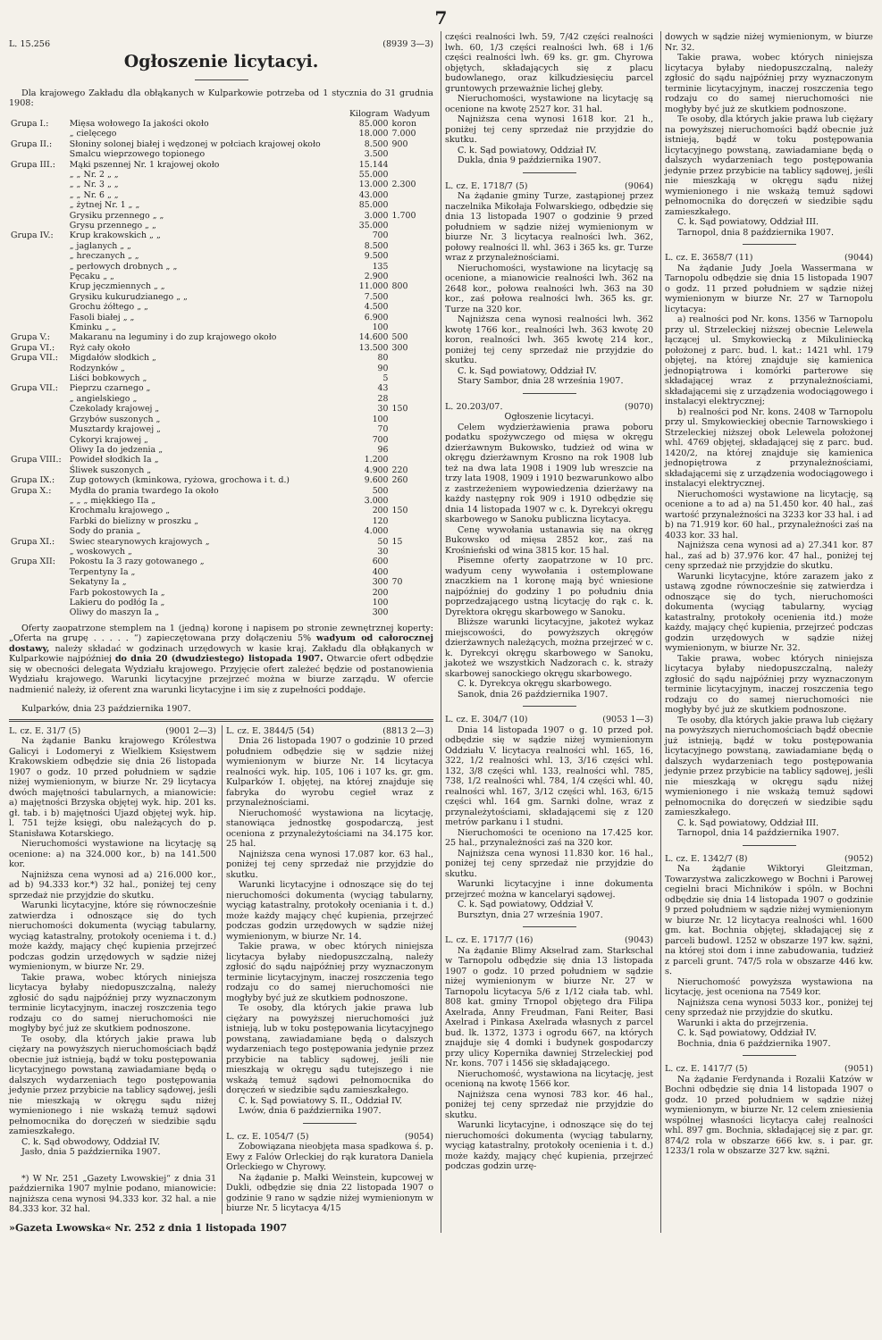7
L. 15.256 (8939 3—3)
Ogłoszenie licytacyi.
Dla krajowego Zakładu dla obłąkanych w Kulparkowie potrzeba od 1 stycznia do 31 grudnia 1908:
| | | Kilogram | Wadyum |
| --- | --- | --- | --- |
| Grupa I.: | Mięsa wołowego Ia jakości około | 85.000 | koron |
| | „ cielęcego | 18.000 | 7.000 |
| Grupa II.: | Słoniny solonej białej i wędzonej w połciach krajowej około | 8.500 | 900 |
| | Smalcu wieprzowego topionego | 3.500 | |
| Grupa III.: | Mąki pszennej Nr. 1 krajowej około | 15.144 | |
| | „ „ Nr. 2 „ „ | 55.000 | |
| | „ „ Nr. 3 „ „ | 13.000 | 2.300 |
| | „ „ Nr. 6 „ „ | 43.000 | |
| | „ żytnej Nr. 1 „ „ | 85.000 | |
| | Grysiku przennego „ „ | 3.000 | 1.700 |
| | Grysu przennego „ „ | 35.000 | |
| Grupa IV.: | Krup krakowskich „ „ | 700 | |
| | „ jaglanych „ „ | 8.500 | |
| | „ hreczanych „ „ | 9.500 | |
| | „ perłowych drobnych „ „ | 135 | |
| | Pęcaku „ „ | 2.900 | |
| | Krup jęczmiennych „ „ | 11.000 | 800 |
| | Grysiku kukurudzianego „ „ | 7.500 | |
| | Grochu żółtego „ „ | 4.500 | |
| | Fasoli białej „ „ | 6.900 | |
| | Kminku „ „ | 100 | |
| Grupa V.: | Makaranu na leguminy i do zup krajowego około | 14.600 | 500 |
| Grupa VI.: | Ryż cały około | 13.500 | 300 |
| Grupa VII.: | Migdałów słodkich „ | 80 | |
| | Rodzynków „ | 90 | |
| | Liści bobkowych „ | 5 | |
| Grupa VII.: | Pieprzu czarnego „ | 43 | |
| | „ angielskiego „ | 28 | |
| | Czekolady krajowej „ | 30 | 150 |
| | Grzybów suszonych „ | 100 | |
| | Musztardy krajowej „ | 70 | |
| | Cykoryi krajowej „ | 700 | |
| | Oliwy Ia do jedzenia „ | 96 | |
| Grupa VIII.: | Powideł słodkich Ia „ | 1.200 | |
| | Śliwek suszonych „ | 4.900 | 220 |
| Grupa IX.: | Zup gotowych (kminkowa, ryżowa, grochowa i t. d.) | 9.600 | 260 |
| Grupa X.: | Mydła do prania twardego Ia około | 500 | |
| | „ „ „ miękkiego IIa „ | 3.000 | |
| | Krochmalu krajowego „ | 200 | 150 |
| | Farbki do bielizny w proszku „ | 120 | |
| | Sody do prania „ | 4.000 | |
| Grupa XI.: | Swiec stearynowych krajowych „ | 50 | 15 |
| | „ woskowych „ | 30 | |
| Grupa XII: | Pokostu Ia 3 razy gotowanego „ | 600 | |
| | Terpentyny Ia „ | 400 | |
| | Sekatyny Ia „ | 300 | 70 |
| | Farb pokostowych Ia „ | 200 | |
| | Lakieru do podłóg Ia „ | 100 | |
| | Oliwy do maszyn Ia „ | 300 | |
Oferty zaopatrzone stemplem na 1 (jedną) koronę i napisem po stronie zewnętrznej koperty: „Oferta na grupę . . . . . “) zapieczętowana przy dołączeniu 5% wadyum od całorocznej dostawy, należy składać w godzinach urzędowych w kasie kraj. Zakładu dla obłąkanych w Kulparkowie najpóźniej do dnia 20 (dwudziestego) listopada 1907. Otwarcie ofert odbędzie się w obecności delegata Wydziału krajowego. Przyjęcie ofert zależeć będzie od postanowienia Wydziału krajowego. Warunki licytacyjne przejrzeć można w biurze zarządu. W ofercie nadmienić należy, iż oferent zna warunki licytacyjne i im się z zupełności poddaje.
Kulparków, dnia 23 października 1907.
L. cz. E. 31/7 (5) (9001 2—3)
Na żądanie Banku krajowego Królestwa Galicyi i Lodomeryi z Wielkiem Księstwem Krakowskiem odbędzie się dnia 26 listopada 1907 o godz. 10 przed południem w sądzie niżej wymienionym, w biurze Nr. 29 licytacya dwóch majętności tabularnych, a mianowicie: a) majętności Brzyska objętej wyk. hip. 201 ks. gł. tab. i b) majętności Ujazd objętej wyk. hip. l. 751 tejże księgi, obu należących do p. Stanisława Kotarskiego.
Nieruchomości wystawione na licytację są ocenione: a) na 324.000 kor., b) na 141.500 kor.
Najniższa cena wynosi ad a) 216.000 kor., ad b) 94.333 kor.*) 32 hal., poniżej tej ceny sprzedaż nie przyjdzie do skutku.
Warunki licytacyjne, które się równocześnie zatwierdza i odnoszące się do tych nieruchomości dokumenta (wyciąg tabularny, wyciąg katastralny, protokoły oceniema i t. d.) może każdy, mający chęć kupienia przejrzeć podczas godzin urzędowych w sądzie niżej wymienionym, w biurze Nr. 29.
Takie prawa, wobec których niniejsza licytacya byłaby niedopuszczalną, należy zgłosić do sądu najpóźniej przy wyznaczonym terminie licytacyjnym, inaczej roszczenia tego rodzaju co do samej nieruchomości nie mogłyby być już ze skutkiem podnoszone.
Te osoby, dla których jakie prawa lub ciężary na powyższych nieruchomościach bądź obecnie już istnieją, bądź w toku postępowania licytacyjnego powstaną zawiadamiane będą o dalszych wydarzeniach tego postępowania jedynie przez przybicie na tablicy sądowej, jeśli nie mieszkają w okręgu sądu niżej wymienionego i nie wskażą temuż sądowi pełnomocnika do doręczeń w siedzibie sądu zamieszkałego.
C. k. Sąd obwodowy, Oddział IV.
Jasło, dnia 5 października 1907.
*) W Nr. 251 „Gazety Lwowskiej“ z dnia 31 października 1907 mylnie podano, mianowicie: najniższa cena wynosi 94.333 kor. 32 hal. a nie 84.333 kor. 32 hal.
L. cz. E. 3844/5 (54) (8813 2—3)
Dnia 26 listopada 1907 o godzinie 10 przed południem odbędzie się w sądzie niżej wymienionym w biurze Nr. 14 licytacya realności wyk. hip. 105, 106 i 107 ks. gr. gm. Kulparków I. objętej, na której znajduje się fabryka do wyrobu cegieł wraz z przynależnościami.
Nieruchomość wystawiona na licytację, stanowiąca jednostkę gospodarczą, jest oceniona z przynależytościami na 34.175 kor. 25 hal.
Najniższa cena wynosi 17.087 kor. 63 hal., poniżej tej ceny sprzedaż nie przyjdzie do skutku.
Warunki licytacyjne i odnoszące się do tej nieruchomości dokumenta (wyciąg tabularny, wyciąg katastralny, protokoły oceniania i t. d.) może każdy mający chęć kupienia, przejrzeć podczas godzin urzędowych w sądzie niżej wymienionym, w biurze Nr. 14.
Takie prawa, w obec których niniejsza licytacya byłaby niedopuszczalną, należy zgłosić do sądu najpóźniej przy wyznaczonym terminie licytacyjnym, inaczej roszczenia tego rodzaju co do samej nieruchomości nie mogłyby być już ze skutkiem podnoszone.
Te osoby, dla których jakie prawa lub ciężary na powyższej nieruchomości już istnieją, lub w toku postępowania licytacyjnego powstaną, zawiadamiane będą o dalszych wydarzeniach tego postępowania jedynie przez przybicie na tablicy sądowej, jeśli nie mieszkają w okręgu sądu tutejszego i nie wskażą temuż sądowi pełnomocnika do doręczeń w siedzibie sądu zamieszkałego.
C. k. Sąd powiatowy S. II., Oddział IV.
Lwów, dnia 6 października 1907.
L. cz. E. 1054/7 (5) (9054)
Zobowiązana nieobjęta masa spadkowa ś. p. Ewy z Falów Orleckiej do rąk kuratora Daniela Orleckiego w Chyrowy.
Na żądanie p. Małki Weinstein, kupcowej w Dukli, odbędzie się dnia 22 listopada 1907 o godzinie 9 rano w sądzie niżej wymienionym w biurze Nr. 5 licytacya 4/15
»Gazeta Lwowska« Nr. 252 z dnia 1 listopada 1907
części realności lwh. 59, 7/42 części realności lwh. 60, 1/3 części realności lwh. 68 i 1/6 części realności lwh. 69 ks. gr. gm. Chyrowa objętych, składających się z placu budowlanego, oraz kilkudziesięciu parcel gruntowych przeważnie lichej gleby.
Nieruchomości, wystawione na licytację są ocenione na kwotę 2527 kor. 31 hal.
Najniższa cena wynosi 1618 kor. 21 h., poniżej tej ceny sprzedaż nie przyjdzie do skutku.
C. k. Sąd powiatowy, Oddział IV.
Dukla, dnia 9 października 1907.
L. cz. E. 1718/7 (5) (9064)
Na żądanie gminy Turze, zastąpionej przez naczelnika Mikołaja Folwarskiego, odbędzie się dnia 13 listopada 1907 o godzinie 9 przed południem w sądzie niżej wymienionym w biurze Nr. 3 licytacya realności lwh. 362, połowy realności ll. whl. 363 i 365 ks. gr. Turze wraz z przynależnościami.
Nieruchomości, wystawione na licytację są ocenione, a mianowicie realności lwh. 362 na 2648 kor., połowa realności lwh. 363 na 30 kor., zaś połowa realności lwh. 365 ks. gr. Turze na 320 kor.
Najniższa cena wynosi realności lwh. 362 kwotę 1766 kor., realności lwh. 363 kwotę 20 koron, realności lwh. 365 kwotę 214 kor., poniżej tej ceny sprzedaż nie przyjdzie do skutku.
C. k. Sąd powiatowy, Oddział IV.
Stary Sambor, dnia 28 września 1907.
L. 20.203/07. (9070)
Ogłoszenie licytacyi.
Celem wydzierżawienia prawa poboru podatku spożywczego od mięsa w okręgu dzierżawnym Bukowsko, tudzież od wina w okręgu dzierżawnym Krosno na rok 1908 lub też na dwa lata 1908 i 1909 lub wreszcie na trzy lata 1908, 1909 i 1910 bezwarunkowo albo z zastrzeżeniem wypowiedzenia dzierżawy na każdy następny rok 909 i 1910 odbędzie się dnia 14 listopada 1907 w c. k. Dyrekcyi okręgu skarbowego w Sanoku publiczna licytacya.
Cenę wywołania ustanawia się na okręg Bukowsko od mięsa 2852 kor., zaś na Krośnieński od wina 3815 kor. 15 hal.
Pisemne oferty zaopatrzone w 10 prc. wadyum ceny wywołania i ostemplowane znaczkiem na 1 koronę mają być wniesione najpóźniej do godziny 1 po południu dnia poprzedzającego ustną licytację do rąk c. k. Dyrektora okręgu skarbowego w Sanoku.
Bliższe warunki licytacyjne, jakoteż wykaz miejscowości, do powyższych okręgów dzierżawnych należących, można przejrzeć w c. k. Dyrekcyi okręgu skarbowego w Sanoku, jakoteż we wszystkich Nadzorach c. k. straży skarbowej sanockiego okręgu skarbowego.
C. k. Dyrekcya okręgu skarbowego.
Sanok, dnia 26 października 1907.
L. cz. E. 304/7 (10) (9053 1—3)
Dnia 14 listopada 1907 o g. 10 przed poł. odbędzie się w sądzie niżej wymienionym Oddziału V. licytacya realności whl. 165, 16, 322, 1/2 realności whl. 13, 3/16 części whl. 132, 3/8 części whl. 133, realności whl. 785, 738, 1/2 realności whl. 784, 1/4 części whl. 40, realności whl. 167, 3/12 części whl. 163, 6/15 części whl. 164 gm. Sarnki dolne, wraz z przynależytościami, składającemi się z 120 metrów parkanu i 1 studni.
Nieruchomości te oceniono na 17.425 kor. 25 hal., przynależności zaś na 320 kor.
Najniższa cena wynosi 11.830 kor. 16 hal., poniżej tej ceny sprzedaż nie przyjdzie do skutku.
Warunki licytacyjne i inne dokumenta przejrzeć można w kancelaryi sądowej.
C. k. Sąd powiatowy, Oddział V.
Bursztyn, dnia 27 września 1907.
L. cz. E. 1717/7 (16) (9043)
Na żądanie Blimy Akselrad zam. Starkschal w Tarnopolu odbędzie się dnia 13 listopada 1907 o godz. 10 przed południem w sądzie niżej wymienionym w biurze Nr. 27 w Tarnopolu licytacya 5/6 z 1/12 ciała tab. whl. 808 kat. gminy Trnopol objętego dra Filipa Axelrada, Anny Freudman, Fani Reiter, Basi Axelrad i Pinkasa Axelrada własnych z parcel bud. lk. 1372, 1373 i ogrodu 667, na których znajduje się 4 domki i budynek gospodarczy przy ulicy Kopernika dawniej Strzeleckiej pod Nr. kons. 707 i 1456 się składającego.
Nieruchomość, wystawiona na licytację, jest ocenioną na kwotę 1566 kor.
Najniższa cena wynosi 783 kor. 46 hal., poniżej tej ceny sprzedaż nie przyjdzie do skutku.
Warunki licytacyjne, i odnoszące się do tej nieruchomości dokumenta (wyciąg tabularny, wyciąg katastralny, protokoły ocenienia i t. d.) może każdy, mający chęć kupienia, przejrzeć podczas godzin urzę-
dowych w sądzie niżej wymienionym, w biurze Nr. 32.
Takie prawa, wobec których niniejsza licytacya byłaby niedopuszczalną, należy zgłosić do sądu najpóźniej przy wyznaczonym terminie licytacyjnym, inaczej roszczenia tego rodzaju co do samej nieruchomości nie mogłyby być już ze skutkiem podnoszone.
Te osoby, dla których jakie prawa lub ciężary na powyższej nieruchomości bądź obecnie już istnieją, bądź w toku postępowania licytacyjnego powstaną, zawiadamiane będą o dalszych wydarzeniach tego postępowania jedynie przez przybicie na tablicy sądowej, jeśli nie mieszkają w okręgu sądu niżej wymienionego i nie wskażą temuż sądowi pełnomocnika do doręczeń w siedzibie sądu zamieszkałego.
C. k. Sąd powiatowy, Oddział III.
Tarnopol, dnia 8 października 1907.
L. cz. E. 3658/7 (11) (9044)
Na żądanie Judy Joela Wassermana w Tarnopolu odbędzie się dnia 15 listopada 1907 o godz. 11 przed południem w sądzie niżej wymienionym w biurze Nr. 27 w Tarnopolu licytacya:
a) realności pod Nr. kons. 1356 w Tarnopolu przy ul. Strzeleckiej niższej obecnie Lelewela łączącej ul. Smykowiecką z Mikuliniecką położonej z parc. bud. l. kat.: 1421 whl. 179 objętej, na której znajduje się kamienica jednopiątrowa i komórki parterowe się składającej wraz z przynależnościami, składającemi się z urządzenia wodociągowego i instalacyi elektrycznej;
b) realności pod Nr. kons. 2408 w Tarnopolu przy ul. Smykowieckiej obecnie Tarnowskiego i Strzeleckiej niższej obok Lelewela położonej whl. 4769 objętej, składającej się z parc. bud. 1420/2, na której znajduje się kamienica jednopiętrowa z przynależnościami, składającemi się z urządzenia wodociągowego i instalacyi elektrycznej.
Nieruchomości wystawione na licytację, są ocenione a to ad a) na 51.450 kor. 40 hal., zaś wartość przynależności na 3233 kor 33 hal. i ad b) na 71.919 kor. 60 hal., przynależności zaś na 4033 kor. 33 hal.
Najniższa cena wynosi ad a) 27.341 kor. 87 hal., zaś ad b) 37.976 kor. 47 hal., poniżej tej ceny sprzedaż nie przyjdzie do skutku.
Warunki licytacyjne, które zarazem jako z ustawą zgodne równocześnie się zatwierdza i odnoszące się do tych, nieruchomości dokumenta (wyciąg tabularny, wyciąg katastralny, protokoły ocenienia itd.) może każdy, mający chęć kupienia, przejrzeć podczas godzin urzędowych w sądzie niżej wymienionym, w biurze Nr. 32.
Takie prawa, wobec których niniejsza licytacya byłaby niedopuszczalną, należy zgłosić do sądu najpóźniej przy wyznaczonym terminie licytacyjnym, inaczej roszczenia tego rodzaju co do samej nieruchomości nie mogłyby być już ze skutkiem podnoszone.
Te osoby, dla których jakie prawa lub ciężary na powyższych nieruchomościach bądź obecnie już istnieją, bądź w toku postępowania licytacyjnego powstaną, zawiadamiane będą o dalszych wydarzeniach tego postępowania jedynie przez przybicie na tablicy sądowej, jeśli nie mieszkają w okręgu sądu niżej wymienionego i nie wskażą temuż sądowi pełnomocnika do doręczeń w siedzibie sądu zamieszkałego.
C. k. Sąd powiatowy, Oddział III.
Tarnopol, dnia 14 października 1907.
L. cz. E. 1342/7 (8) (9052)
Na żądanie Wiktoryi Gleitzman, Towarzystwa zaliczkowego w Bochni i Parowej cegielni braci Michników i spóln. w Bochni odbędzie się dnia 14 listopada 1907 o godzinie 9 przed południem w sądzie niżej wymienionym w biurze Nr. 12 licytacya realności whl. 1600 gm. kat. Bochnia objętej, składającej się z parceli budowl. 1252 w obszarze 197 kw. sążni, na której stoi dom i inne zabudowania, tudzież z parceli grunt. 747/5 rola w obszarze 446 kw. s.
Nieruchomość powyższa wystawiona na licytację, jest oceniona na 7549 kor.
Najniższa cena wynosi 5033 kor., poniżej tej ceny sprzedaż nie przyjdzie do skutku.
Warunki i akta do przejrzenia.
C. k. Sąd powiatowy, Oddział IV.
Bochnia, dnia 6 października 1907.
L. cz. E. 1417/7 (5) (9051)
Na żądanie Ferdynanda i Rozalii Katzów w Bochni odbędzie się dnia 14 listopada 1907 o godz. 10 przed południem w sądzie niżej wymienionym, w biurze Nr. 12 celem zniesienia wspólnej własności licytacya całej realności whl. 897 gm. Bochnia, składającej się z par. gr. 874/2 rola w obszarze 666 kw. s. i par. gr. 1233/1 rola w obszarze 327 kw. sążni.